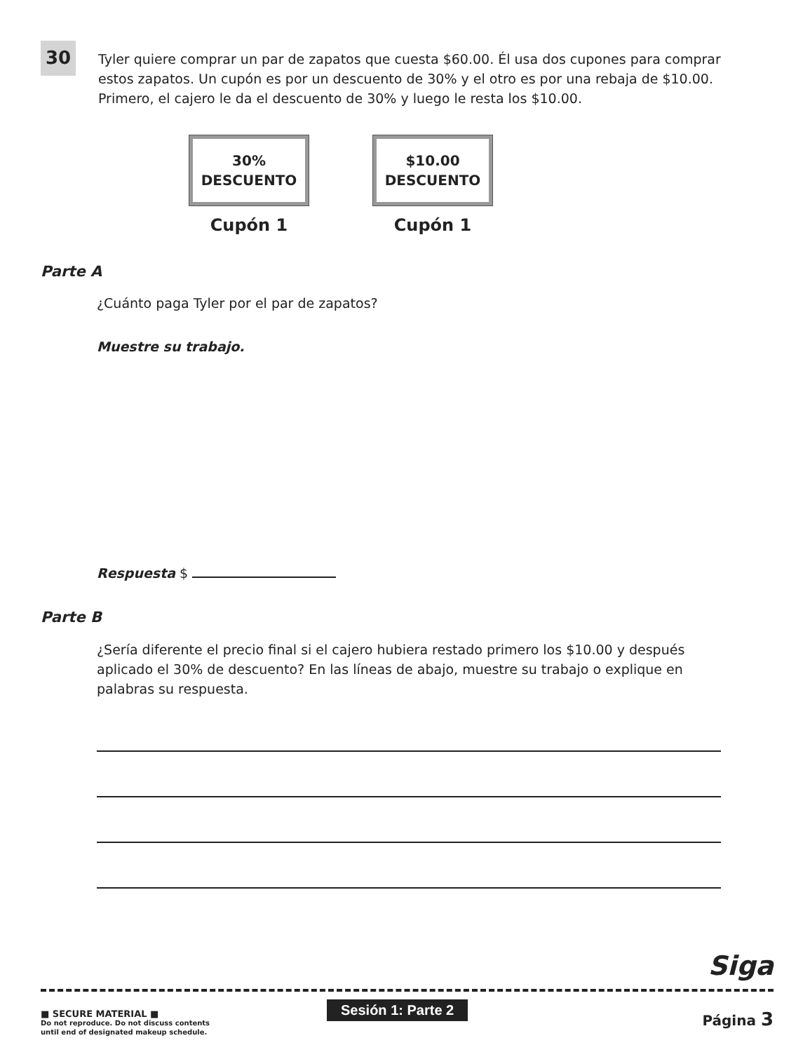30
Tyler quiere comprar un par de zapatos que cuesta $60.00. Él usa dos cupones para comprar estos zapatos. Un cupón es por un descuento de 30% y el otro es por una rebaja de $10.00. Primero, el cajero le da el descuento de 30% y luego le resta los $10.00.
30%
DESCUENTO
Cupón 1
$10.00
DESCUENTO
Cupón 1
Parte A
¿Cuánto paga Tyler por el par de zapatos?
Muestre su trabajo.
Respuesta $
Parte B
¿Sería diferente el precio final si el cajero hubiera restado primero los $10.00 y después aplicado el 30% de descuento? En las líneas de abajo, muestre su trabajo o explique en palabras su respuesta.
Siga
■ SECURE MATERIAL ■
Do not reproduce. Do not discuss contents
until end of designated makeup schedule.
Sesión 1: Parte 2
Página 3